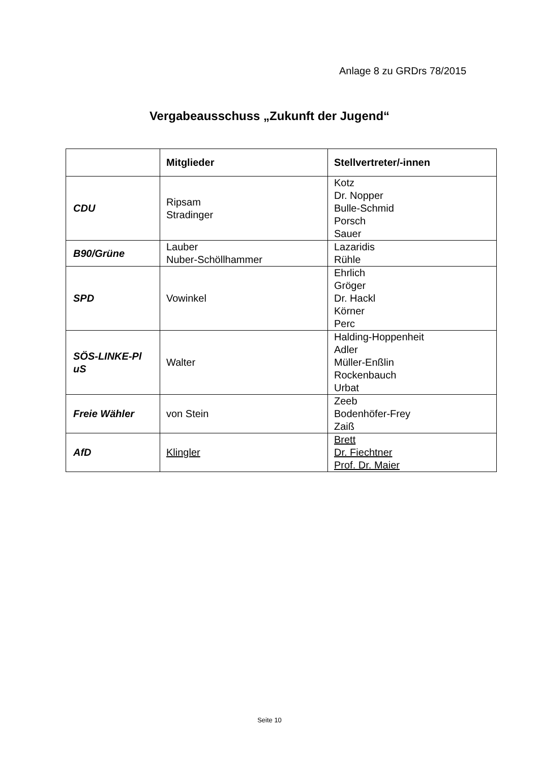Anlage 8 zu GRDrs 78/2015
Vergabeausschuss „Zukunft der Jugend“
| | Mitglieder | Stellvertreter/-innen |
| --- | --- | --- |
| CDU | Ripsam Stradinger | Kotz Dr. Nopper Bulle-Schmid Porsch Sauer |
| B90/Grüne | Lauber Nuber-Schöllhammer | Lazaridis Rühle |
| SPD | Vowinkel | Ehrlich Gröger Dr. Hackl Körner Perc |
| SÖS-LINKE-Pl uS | Walter | Halding-Hoppenheit Adler Müller-Enßlin Rockenbauch Urbat |
| Freie Wähler | von Stein | Zeeb Bodenhöfer-Frey Zaiß |
| AfD | Klingler | Brett Dr. Fiechtner Prof. Dr. Maier |
Seite 10